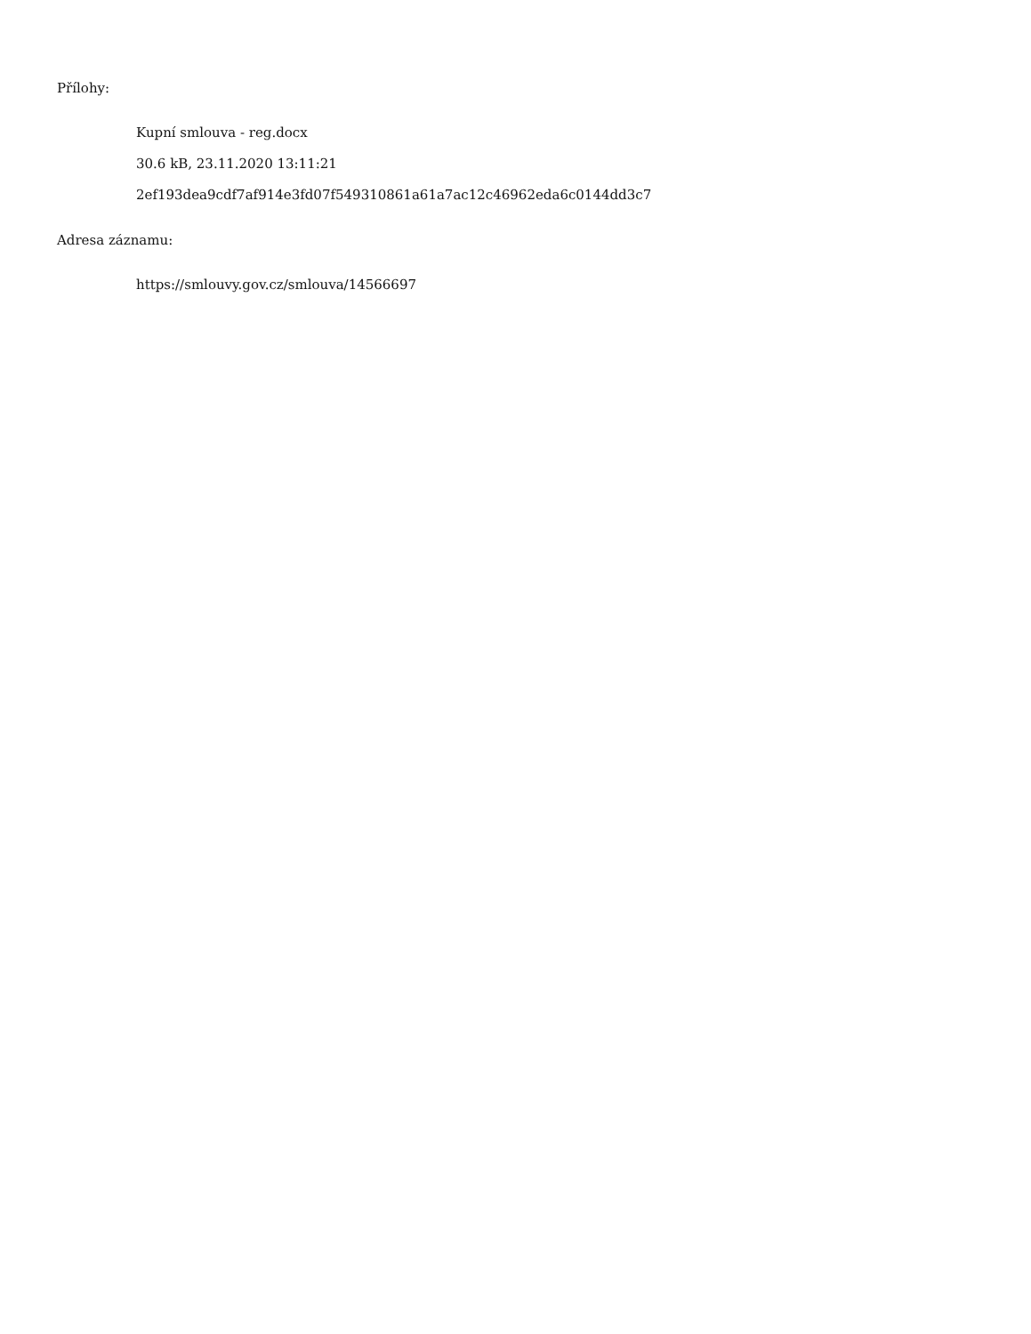Přílohy:
Kupní smlouva - reg.docx
30.6 kB, 23.11.2020 13:11:21
2ef193dea9cdf7af914e3fd07f549310861a61a7ac12c46962eda6c0144dd3c7
Adresa záznamu:
https://smlouvy.gov.cz/smlouva/14566697